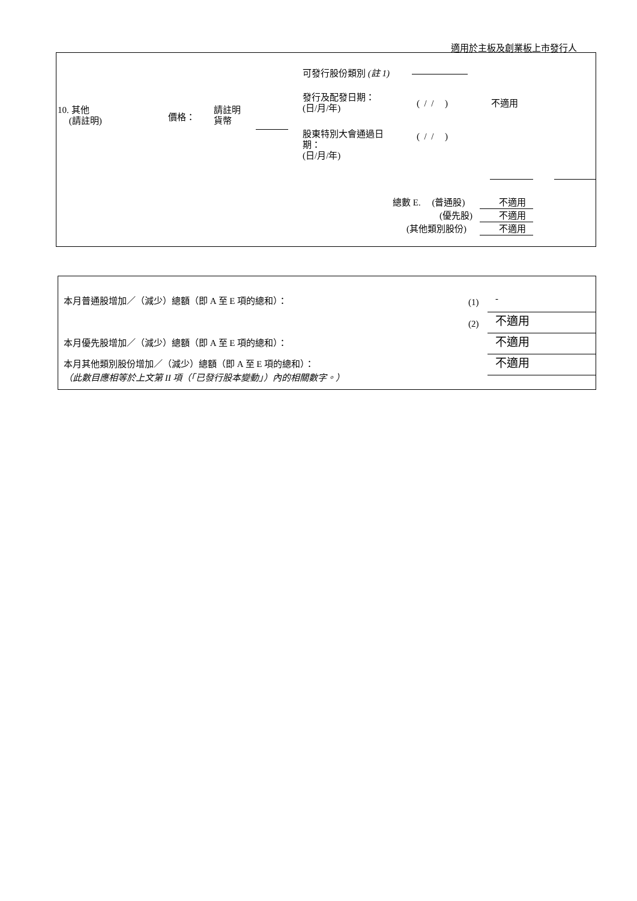適用於主板及創業板上市發行人
可發行股份類別 (註 1)
10. 其他
(請註明)
價格：
請註明
貨幣
發行及配發日期：
(日/月/年)
( / / ) 不適用
股東特別大會通過日
期：
(日/月/年)
( / / )
總數 E. (普通股) 不適用
(優先股) 不適用
(其他類別股份) 不適用
本月普通股增加／（減少）總額（即 A 至 E 項的總和）： (1) -
(2) 不適用
本月優先股增加／（減少）總額（即 A 至 E 項的總和）： 不適用
本月其他類別股份增加／（減少）總額（即 A 至 E 項的總和）： 不適用
（此數目應相等於上文第 II 項（「已發行股本變動」）內的相關數字。）